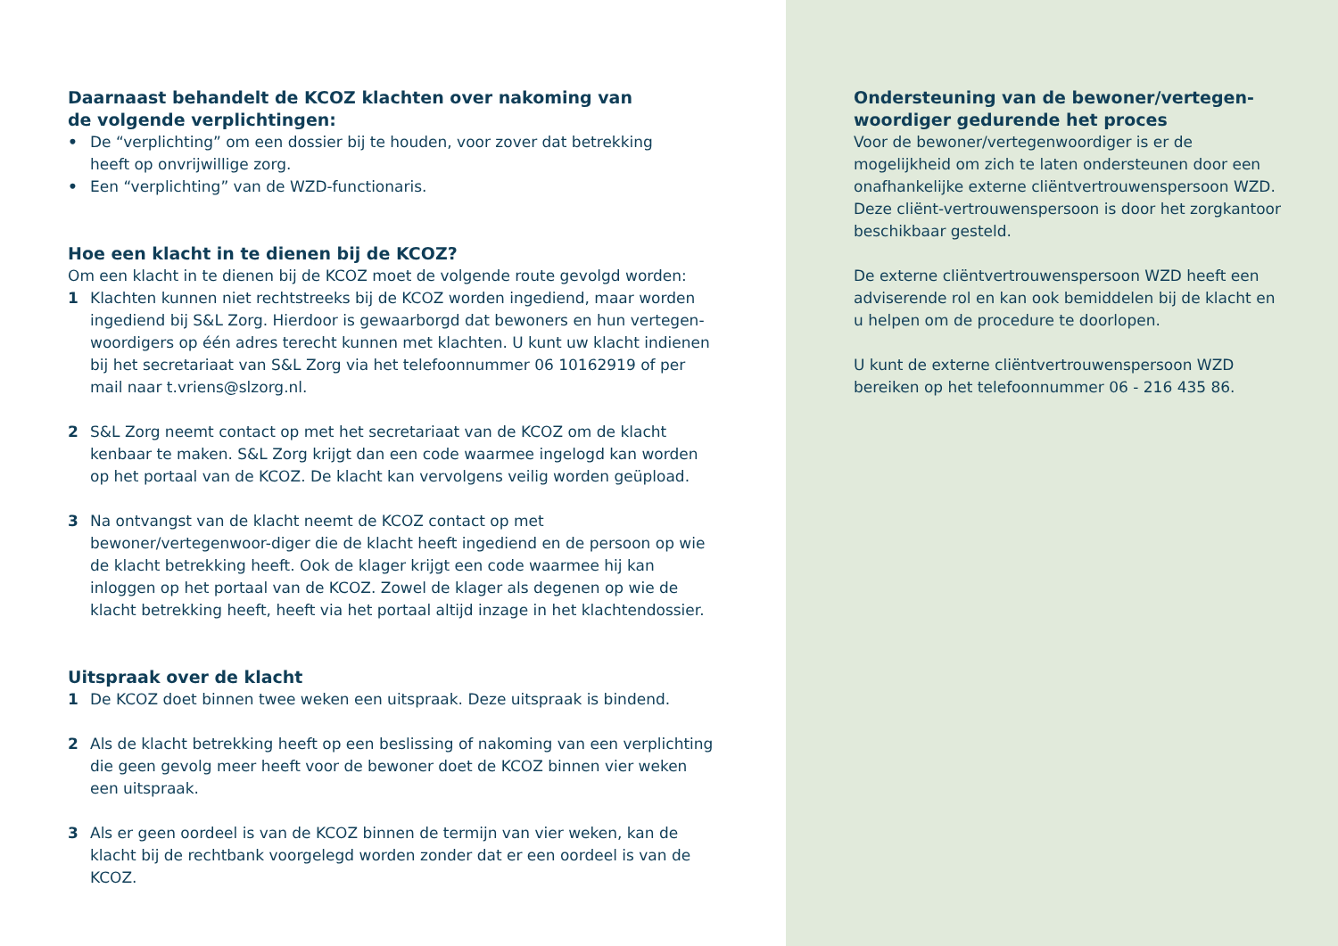Daarnaast behandelt de KCOZ klachten over nakoming van
de volgende verplichtingen:
• De “verplichting” om een dossier bij te houden, voor zover dat betrekking
heeft op onvrijwillige zorg.
• Een “verplichting” van de WZD-functionaris.
Hoe een klacht in te dienen bij de KCOZ?
Om een klacht in te dienen bij de KCOZ moet de volgende route gevolgd worden:
1 Klachten kunnen niet rechtstreeks bij de KCOZ worden ingediend, maar worden ingediend bij S&L Zorg. Hierdoor is gewaarborgd dat bewoners en hun vertegen-woordigers op één adres terecht kunnen met klachten. U kunt uw klacht indienen bij het secretariaat van S&L Zorg via het telefoonnummer 06 10162919 of per mail naar t.vriens@slzorg.nl.
2 S&L Zorg neemt contact op met het secretariaat van de KCOZ om de klacht kenbaar te maken. S&L Zorg krijgt dan een code waarmee ingelogd kan worden op het portaal van de KCOZ. De klacht kan vervolgens veilig worden geüpload.
3 Na ontvangst van de klacht neemt de KCOZ contact op met bewoner/vertegenwoor-diger die de klacht heeft ingediend en de persoon op wie de klacht betrekking heeft. Ook de klager krijgt een code waarmee hij kan inloggen op het portaal van de KCOZ. Zowel de klager als degenen op wie de klacht betrekking heeft, heeft via het portaal altijd inzage in het klachtendossier.
Uitspraak over de klacht
1 De KCOZ doet binnen twee weken een uitspraak. Deze uitspraak is bindend.
2 Als de klacht betrekking heeft op een beslissing of nakoming van een verplichting die geen gevolg meer heeft voor de bewoner doet de KCOZ binnen vier weken een uitspraak.
3 Als er geen oordeel is van de KCOZ binnen de termijn van vier weken, kan de klacht bij de rechtbank voorgelegd worden zonder dat er een oordeel is van de KCOZ.
Ondersteuning van de bewoner/vertegen-
woordiger gedurende het proces
Voor de bewoner/vertegenwoordiger is er de mogelijkheid om zich te laten ondersteunen door een onafhankelijke externe cliëntvertrouwenspersoon WZD. Deze cliënt-vertrouwenspersoon is door het zorgkantoor beschikbaar gesteld.
De externe cliëntvertrouwenspersoon WZD heeft een adviserende rol en kan ook bemiddelen bij de klacht en u helpen om de procedure te doorlopen.
U kunt de externe cliëntvertrouwenspersoon WZD bereiken op het telefoonnummer 06 - 216 435 86.